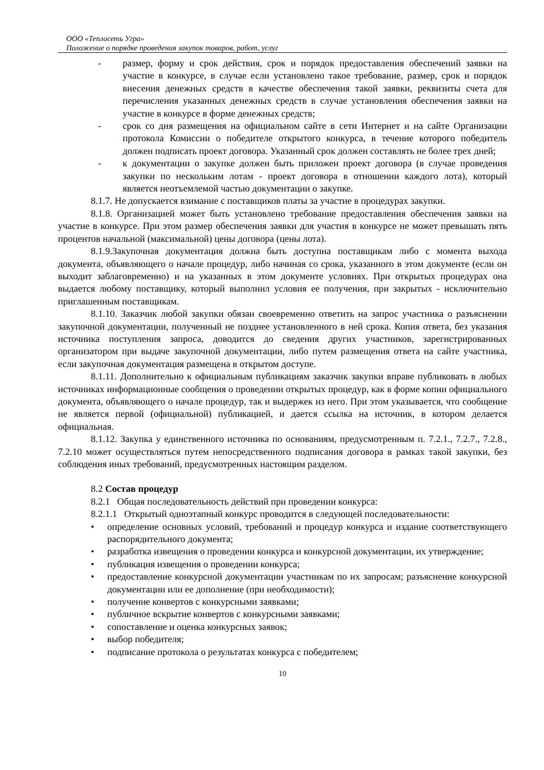ООО «Теплосеть Угра»
Положение о порядке проведения закупок товаров, работ, услуг
- размер, форму и срок действия, срок и порядок предоставления обеспечений заявки на участие в конкурсе, в случае если установлено такое требование, размер, срок и порядок внесения денежных средств в качестве обеспечения такой заявки, реквизиты счета для перечисления указанных денежных средств в случае установления обеспечения заявки на участие в конкурсе в форме денежных средств;
- срок со дня размещения на официальном сайте в сети Интернет и на сайте Организации протокола Комиссии о победителе открытого конкурса, в течение которого победитель должен подписать проект договора. Указанный срок должен составлять не более трех дней;
- к документации о закупке должен быть приложен проект договора (в случае проведения закупки по нескольким лотам - проект договора в отношении каждого лота), который является неотъемлемой частью документации о закупке.
8.1.7. Не допускается взимание с поставщиков платы за участие в процедурах закупки.
8.1.8. Организацией может быть установлено требование предоставления обеспечения заявки на участие в конкурсе. При этом размер обеспечения заявки для участия в конкурсе не может превышать пять процентов начальной (максимальной) цены договора (цены лота).
8.1.9.Закупочная документация должна быть доступна поставщикам либо с момента выхода документа, объявляющего о начале процедур, либо начиная со срока, указанного в этом документе (если он выходит заблаговременно) и на указанных в этом документе условиях. При открытых процедурах она выдается любому поставщику, который выполнил условия ее получения, при закрытых - исключительно приглашенным поставщикам.
8.1.10. Заказчик любой закупки обязан своевременно ответить на запрос участника о разъяснении закупочной документации, полученный не позднее установленного в ней срока. Копия ответа, без указания источника поступления запроса, доводится до сведения других участников, зарегистрированных организатором при выдаче закупочной документации, либо путем размещения ответа на сайте участника, если закупочная документация размещена в открытом доступе.
8.1.11. Дополнительно к официальным публикациям заказчик закупки вправе публиковать в любых источниках информационные сообщения о проведении открытых процедур, как в форме копии официального документа, объявляющего о начале процедур, так и выдержек из него. При этом указывается, что сообщение не является первой (официальной) публикацией, и дается ссылка на источник, в котором делается официальная.
8.1.12. Закупка у единственного источника по основаниям, предусмотренным п. 7.2.1., 7.2.7., 7.2.8., 7.2.10 может осуществляться путем непосредственного подписания договора в рамках такой закупки, без соблюдения иных требований, предусмотренных настоящим разделом.
8.2 Состав процедур
8.2.1 Общая последовательность действий при проведении конкурса:
8.2.1.1 Открытый одноэтапный конкурс проводится в следующей последовательности:
• определение основных условий, требований и процедур конкурса и издание соответствующего распорядительного документа;
• разработка извещения о проведении конкурса и конкурсной документации, их утверждение;
• публикация извещения о проведении конкурса;
• предоставление конкурсной документации участникам по их запросам; разъяснение конкурсной документации или ее дополнение (при необходимости);
• получение конвертов с конкурсными заявками;
• публичное вскрытие конвертов с конкурсными заявками;
• сопоставление и оценка конкурсных заявок;
• выбор победителя;
• подписание протокола о результатах конкурса с победителем;
10